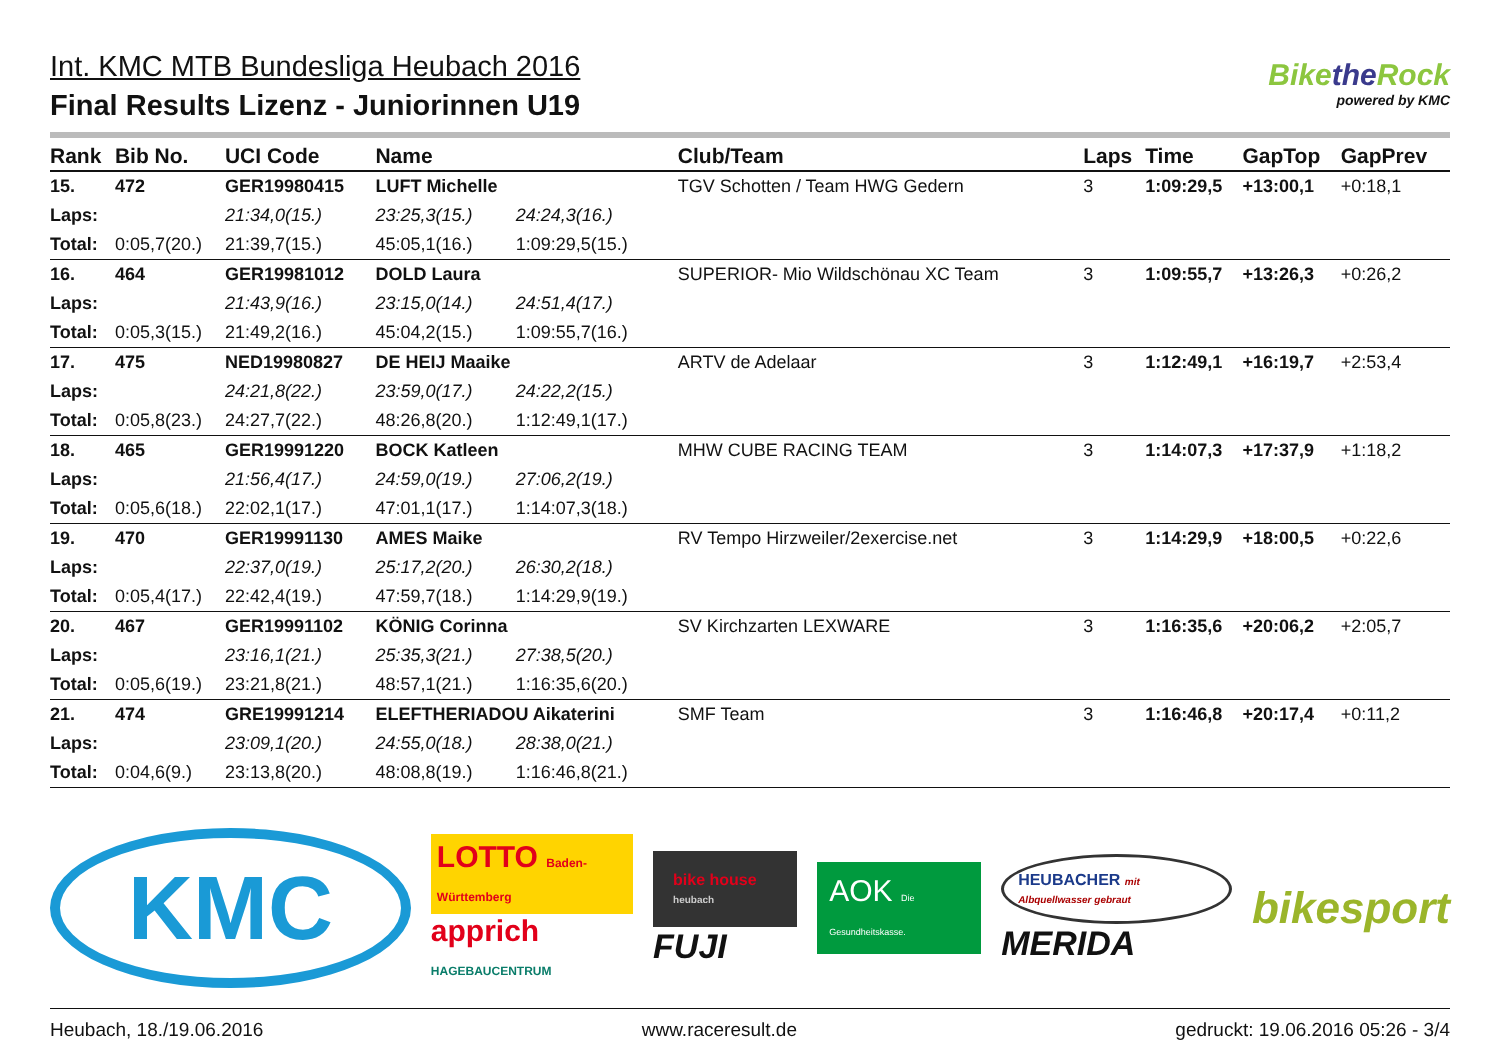Int. KMC MTB Bundesliga Heubach 2016
Final Results Lizenz - Juniorinnen U19
Bikethe Rock
powered by KMC
| Rank | Bib No. | UCI Code | Name | | Club/Team | Laps | Time | GapTop | GapPrev |
| --- | --- | --- | --- | --- | --- | --- | --- | --- | --- |
| 15. | 472 | GER19980415 | LUFT Michelle | | TGV Schotten / Team HWG Gedern | 3 | 1:09:29,5 | +13:00,1 | +0:18,1 |
| Laps: | | 21:34,0(15.) | 23:25,3(15.) | 24:24,3(16.) | | | | | |
| Total: | 0:05,7(20.) | 21:39,7(15.) | 45:05,1(16.) | 1:09:29,5(15.) | | | | | |
| 16. | 464 | GER19981012 | DOLD Laura | | SUPERIOR- Mio Wildschönau XC Team | 3 | 1:09:55,7 | +13:26,3 | +0:26,2 |
| Laps: | | 21:43,9(16.) | 23:15,0(14.) | 24:51,4(17.) | | | | | |
| Total: | 0:05,3(15.) | 21:49,2(16.) | 45:04,2(15.) | 1:09:55,7(16.) | | | | | |
| 17. | 475 | NED19980827 | DE HEIJ Maaike | | ARTV de Adelaar | 3 | 1:12:49,1 | +16:19,7 | +2:53,4 |
| Laps: | | 24:21,8(22.) | 23:59,0(17.) | 24:22,2(15.) | | | | | |
| Total: | 0:05,8(23.) | 24:27,7(22.) | 48:26,8(20.) | 1:12:49,1(17.) | | | | | |
| 18. | 465 | GER19991220 | BOCK Katleen | | MHW CUBE RACING TEAM | 3 | 1:14:07,3 | +17:37,9 | +1:18,2 |
| Laps: | | 21:56,4(17.) | 24:59,0(19.) | 27:06,2(19.) | | | | | |
| Total: | 0:05,6(18.) | 22:02,1(17.) | 47:01,1(17.) | 1:14:07,3(18.) | | | | | |
| 19. | 470 | GER19991130 | AMES Maike | | RV Tempo Hirzweiler/2exercise.net | 3 | 1:14:29,9 | +18:00,5 | +0:22,6 |
| Laps: | | 22:37,0(19.) | 25:17,2(20.) | 26:30,2(18.) | | | | | |
| Total: | 0:05,4(17.) | 22:42,4(19.) | 47:59,7(18.) | 1:14:29,9(19.) | | | | | |
| 20. | 467 | GER19991102 | KÖNIG Corinna | | SV Kirchzarten LEXWARE | 3 | 1:16:35,6 | +20:06,2 | +2:05,7 |
| Laps: | | 23:16,1(21.) | 25:35,3(21.) | 27:38,5(20.) | | | | | |
| Total: | 0:05,6(19.) | 23:21,8(21.) | 48:57,1(21.) | 1:16:35,6(20.) | | | | | |
| 21. | 474 | GRE19991214 | ELEFTHERIADOU Aikaterini | | SMF Team | 3 | 1:16:46,8 | +20:17,4 | +0:11,2 |
| Laps: | | 23:09,1(20.) | 24:55,0(18.) | 28:38,0(21.) | | | | | |
| Total: | 0:04,6(9.) | 23:13,8(20.) | 48:08,8(19.) | 1:16:46,8(21.) | | | | | |
KMC
LOTTO Baden-Württemberg
apprich HAGEBAUCENTRUM
bike house heubach
FUJI
AOK Die Gesundheitskasse.
HEUBACHER mit Albquellwasser gebraut
MERIDA
bikesport
Heubach, 18./19.06.2016 www.raceresult.de gedruckt: 19.06.2016 05:26 - 3/4